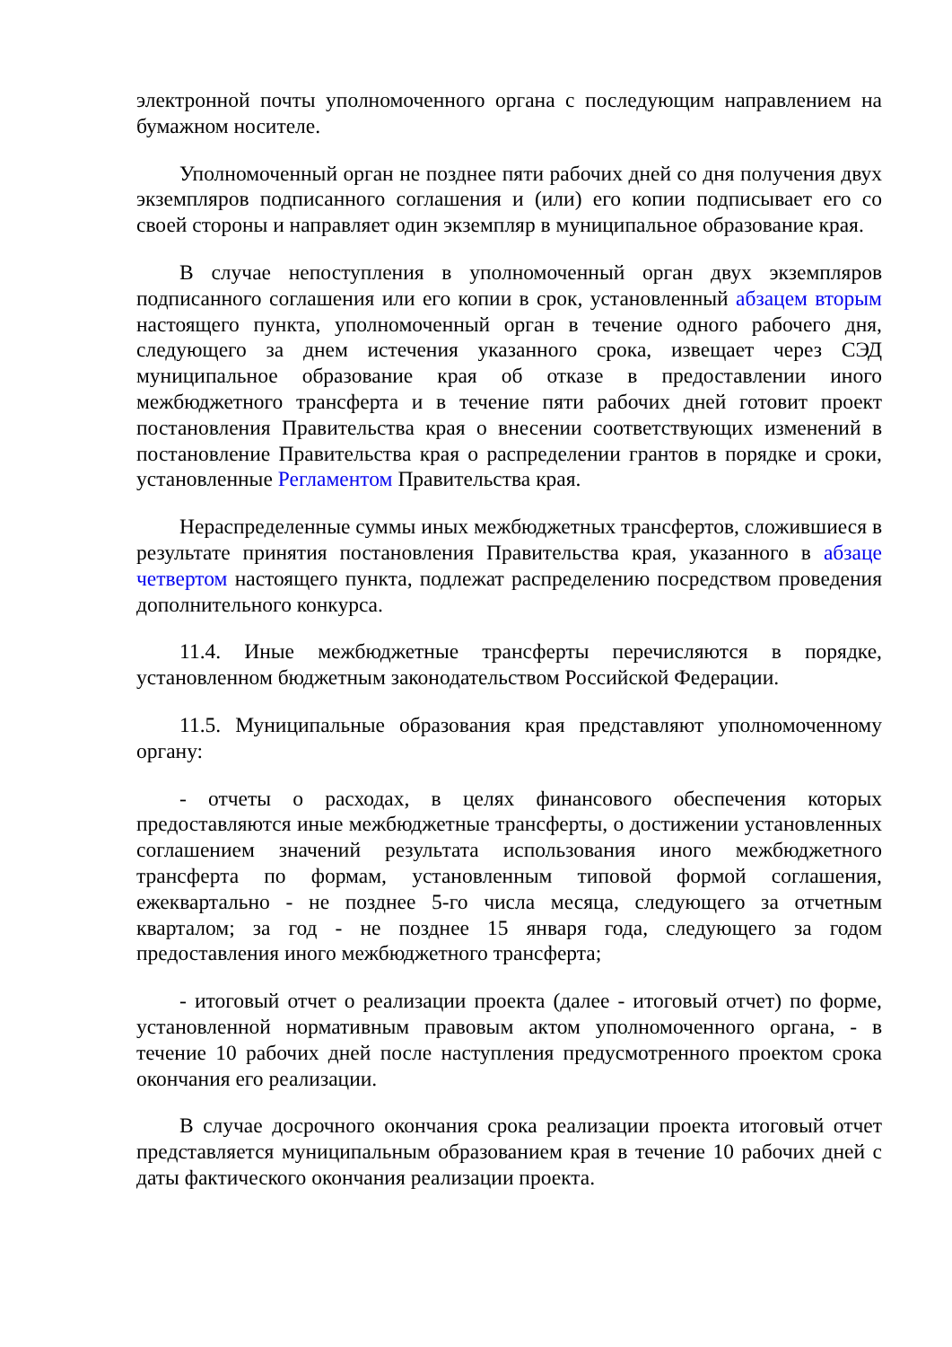электронной почты уполномоченного органа с последующим направлением на бумажном носителе.
Уполномоченный орган не позднее пяти рабочих дней со дня получения двух экземпляров подписанного соглашения и (или) его копии подписывает его со своей стороны и направляет один экземпляр в муниципальное образование края.
В случае непоступления в уполномоченный орган двух экземпляров подписанного соглашения или его копии в срок, установленный абзацем вторым настоящего пункта, уполномоченный орган в течение одного рабочего дня, следующего за днем истечения указанного срока, извещает через СЭД муниципальное образование края об отказе в предоставлении иного межбюджетного трансферта и в течение пяти рабочих дней готовит проект постановления Правительства края о внесении соответствующих изменений в постановление Правительства края о распределении грантов в порядке и сроки, установленные Регламентом Правительства края.
Нераспределенные суммы иных межбюджетных трансфертов, сложившиеся в результате принятия постановления Правительства края, указанного в абзаце четвертом настоящего пункта, подлежат распределению посредством проведения дополнительного конкурса.
11.4. Иные межбюджетные трансферты перечисляются в порядке, установленном бюджетным законодательством Российской Федерации.
11.5. Муниципальные образования края представляют уполномоченному органу:
- отчеты о расходах, в целях финансового обеспечения которых предоставляются иные межбюджетные трансферты, о достижении установленных соглашением значений результата использования иного межбюджетного трансферта по формам, установленным типовой формой соглашения, ежеквартально - не позднее 5-го числа месяца, следующего за отчетным кварталом; за год - не позднее 15 января года, следующего за годом предоставления иного межбюджетного трансферта;
- итоговый отчет о реализации проекта (далее - итоговый отчет) по форме, установленной нормативным правовым актом уполномоченного органа, - в течение 10 рабочих дней после наступления предусмотренного проектом срока окончания его реализации.
В случае досрочного окончания срока реализации проекта итоговый отчет представляется муниципальным образованием края в течение 10 рабочих дней с даты фактического окончания реализации проекта.